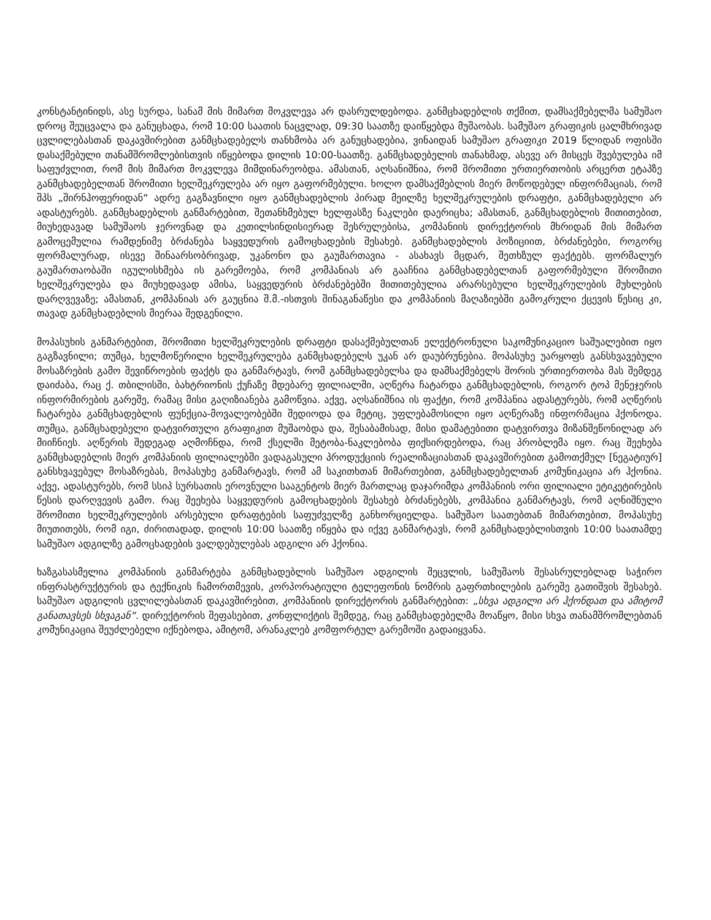კონსტანტინიდს, ასე სურდა, სანამ მის მიმართ მოკვლევა არ დასრულდებოდა. განმცხადებლის თქმით, დამსაქმებელმა სამუშაო დროც შეუცვალა და განუცხადა, რომ 10:00 საათის ნაცვლად, 09:30 საათზე დაიწყებდა მუშაობას. სამუშაო გრაფიკის ცალმხრივად ცვლილებასთან დაკავშირებით განმცხადებელს თანხმობა არ განუცხადებია, ვინაიდან სამუშაო გრაფიკი 2019 წლიდან ოფისში დასაქმებული თანამშრომლებისთვის იწყებოდა დილის 10:00-საათზე. განმცხადებელის თანახმად, ასევე არ მისცეს შვებულება იმ საფუძვლით, რომ მის მიმართ მოკვლევა მიმდინარეობდა. ამასთან, აღსანიშნია, რომ შრომითი ურთიერთობის არცერთ ეტაპზე განმცხადებელთან შრომითი ხელშეკრულება არ იყო გაფორმებული. ხოლო დამსაქმებლის მიერ მოწოდებულ ინფორმაციას, რომ შპს „შირნჰოფერიდან“ ადრე გაგზავნილი იყო განმცხადებლის პირად მეილზე ხელშეკრულების დრაფტი, განმცხადებელი არ ადასტურებს. განმცხადებლის განმარტებით, შეთანხმებულ ხელფასზე ნაკლები დაერიცხა; ამასთან, განმცხადებლის მითითებით, მიუხედავად სამუშაოს ჯეროვნად და კეთილსინდისიერად შესრულებისა, კომპანიის დირექტორის მხრიდან მის მიმართ გამოცემულია რამდენიმე ბრძანება საყვედურის გამოცხადების შესახებ. განმცხადებლის პოზიციით, ბრძანებები, როგორც ფორმალურად, ისევე შინაარსობრივად, უკანონო და გაუმართავია - ასახავს მცდარ, შეთხზულ ფაქტებს. ფორმალურ გაუმართაობაში იგულისხმება ის გარემოება, რომ კომპანიას არ გააჩნია განმცხადებელთან გაფორმებული შრომითი ხელშეკრულება და მიუხედავად ამისა, საყვედურის ბრძანებებში მითითებულია არარსებული ხელშეკრულების მუხლების დარღვევაზე; ამასთან, კომპანიას არ გაუცნია შ.მ.-ისთვის შინაგანაწესი და კომპანიის მაღაზიებში გამოკრული ქცევის წესიც კი, თავად განმცხადებლის მიერაა შედგენილი.
მოპასუხის განმარტებით, შრომითი ხელშეკრულების დრაფტი დასაქმებულთან ელექტრონული საკომუნიკაციო საშუალებით იყო გაგზავნილი; თუმცა, ხელმოწერილი ხელშეკრულება განმცხადებელს უკან არ დაუბრუნებია. მოპასუხე უარყოფს განსხვავებული მოსაზრების გამო შევიწროების ფაქტს და განმარტავს, რომ განმცხადებელსა და დამსაქმებელს შორის ურთიერთობა მას შემდეგ დაიძაბა, რაც ქ. თბილისში, ბახტრიონის ქუჩაზე მდებარე ფილიალში, აღწერა ჩატარდა განმცხადებლის, როგორ ტოპ მენეჯერის ინფორმირების გარეშე, რამაც მისი გაღიზიანება გამოწვია. აქვე, აღსანიშნია ის ფაქტი, რომ კომპანია ადასტურებს, რომ აღწერის ჩატარება განმცხადებლის ფუნქცია-მოვალეობებში შედიოდა და მეტიც, უფლებამოსილი იყო აღწერაზე ინფორმაცია ჰქონოდა. თუმცა, განმცხადებელი დატვირთული გრაფიკით მუშაობდა და, შესაბამისად, მისი დამატებითი დატვირთვა მიზანშეწონილად არ მიიჩნიეს. აღწერის შედეგად აღმოჩნდა, რომ ქსელში მეტობა-ნაკლებობა ფიქსირდებოდა, რაც პრობლემა იყო. რაც შეეხება განმცხადებლის მიერ კომპანიის ფილიალებში ვადაგასული პროდუქციის რეალიზაციასთან დაკავშირებით გამოთქმულ [ნეგატიურ] განსხვავებულ მოსაზრებას, მოპასუხე განმარტავს, რომ ამ საკითხთან მიმართებით, განმცხადებელთან კომუნიკაცია არ ჰქონია. აქვე, ადასტურებს, რომ სსიპ სურსათის ეროვნული სააგენტოს მიერ მართლაც დაჯარიმდა კომპანიის ორი ფილიალი ეტიკეტირების წესის დარღვევის გამო. რაც შეეხება საყვედურის გამოცხადების შესახებ ბრძანებებს, კომპანია განმარტავს, რომ აღნიშნული შრომითი ხელშეკრულების არსებული დრაფტების საფუძველზე განხორციელდა. სამუშაო საათებთან მიმართებით, მოპასუხე მიუთითებს, რომ იგი, ძირითადად, დილის 10:00 საათზე იწყება და იქვე განმარტავს, რომ განმცხადებლისთვის 10:00 საათამდე სამუშაო ადგილზე გამოცხადების ვალდებულებას ადგილი არ ჰქონია.
ხაზგასასმელია კომპანიის განმარტება განმცხადებლის სამუშაო ადგილის შეცვლის, სამუშაოს შესასრულებლად საჭირო ინფრასტრუქტურის და ტექნიკის ჩამორთმევის, კორპორატიული ტელეფონის ნომრის გაფრთხილების გარეშე გათიშვის შესახებ. სამუშაო ადგილის ცვლილებასთან დაკავშირებით, კომპანიის დირექტორის განმარტებით: „სხვა ადგილი არ ჰქონდათ და ამიტომ განათავსეს სხვაგან“. დირექტორის შეფასებით, კონფლიქტის შემდეგ, რაც განმცხადებელმა მოაწყო, მისი სხვა თანამშრომლებთან კომუნიკაცია შეუძლებელი იქნებოდა, ამიტომ, არანაკლებ კომფორტულ გარემოში გადაიყვანა.